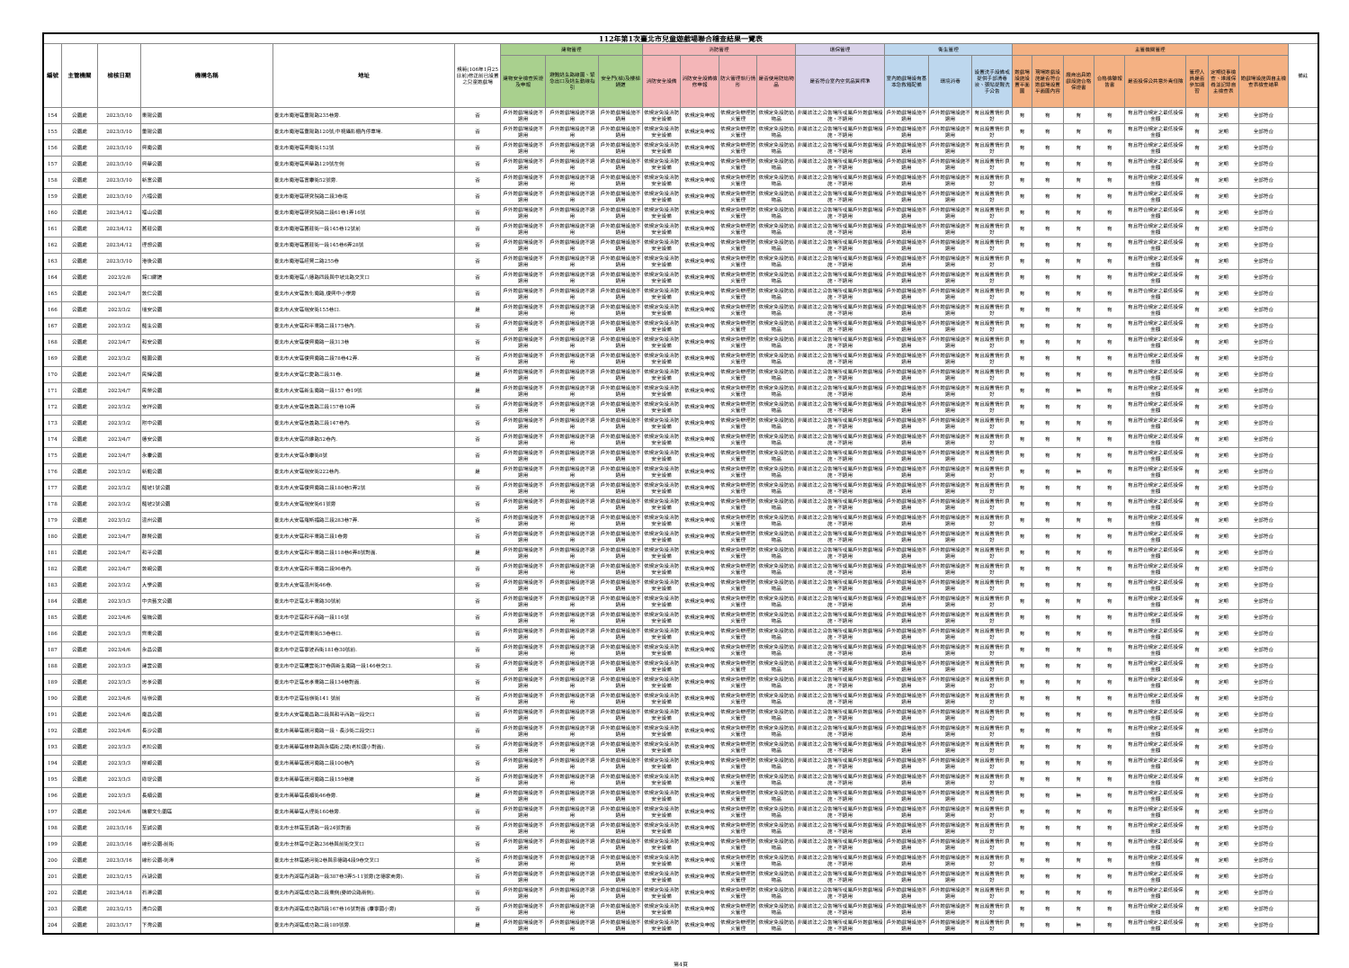| 112年第1次臺北市兒童遊戲場聯合稽查結果一覽表 | | | | | | | | | | | | | | | | | | | | | | | | | |
| --- | --- | --- | --- | --- | --- | --- | --- | --- | --- | --- | --- | --- | --- | --- | --- | --- | --- | --- | --- | --- | --- | --- | --- | --- | --- |
| 編號 | 主管機關 | 檢核日期 | 機構名稱 | 地址 | 規範(106年1月25日前)修正前已設置之兒童遊戲場 | 建物管理 | | | 消防管理 | | | | 環保管理 | 衛生管理 | | | 主管機關管理 | | | | | | | | 備註 |
| | | | | | | 建物安全檢查簽證及申報 | 避難逃生路線圖、緊急出口及逃生動線指引 | 安全門(梯)及樓梯通道 | 消防安全設備 | 消防安全設備檢修申報 | 防火管理執行情形 | 是否使用防焰物品 | 是否符合室內空氣品質標準 | 室內遊戲場設有基本急救箱配備 | 環境消毒 | 設置洗手設備或提供手部清毒液、張貼提醒洗手公告 | 遊戲場設施設置平面圖 | 現場遊戲設施是否符合遊戲場設置平面圖內容 | 廠商出具遊戲設施合格保證書 | 合格檢驗報告書 | 是否投保公共意外責任險 | 管理人員是否參加講習 | 定期從事檢查、維護保養並記錄自主檢查表 | 遊戲場設施與自主檢查表檢查結果 | |
| 154 | 公園處 | 2023/3/10 | 東陽公園 | 臺北市南港區重陽路235巷旁. | 否 | 戶外遊戲場設施不適用 | 戶外遊戲場設施不適用 | 戶外遊戲場設施不適用 | 依規定免設消防安全設備 | 依規定免申報 | 依規定免辦理防火管理 | 依規定免設防焰物品 | 非屬該法之公告場所或屬戶外遊戲場設施，不適用 | 戶外遊戲場設施不適用 | 戶外遊戲場設施不適用 | 有且設置情形良好 | 有 | 有 | 有 | 有 | 有且符合規定之最低投保金額 | 有 | 定期 | 全部符合 | |
| 155 | 公園處 | 2023/3/10 | 重陽公園 | 臺北市南港區重陽路120號,中視攝影棚內停車場. | 否 | 戶外遊戲場設施不適用 | 戶外遊戲場設施不適用 | 戶外遊戲場設施不適用 | 依規定免設消防安全設備 | 依規定免申報 | 依規定免辦理防火管理 | 依規定免設防焰物品 | 非屬該法之公告場所或屬戶外遊戲場設施，不適用 | 戶外遊戲場設施不適用 | 戶外遊戲場設施不適用 | 有且設置情形良好 | 有 | 有 | 有 | 有 | 有且符合規定之最低投保金額 | 有 | 定期 | 全部符合 | |
| 156 | 公園處 | 2023/3/10 | 興南公園 | 臺北市南港區興南街152號 | 否 | 戶外遊戲場設施不適用 | 戶外遊戲場設施不適用 | 戶外遊戲場設施不適用 | 依規定免設消防安全設備 | 依規定免申報 | 依規定免辦理防火管理 | 依規定免設防焰物品 | 非屬該法之公告場所或屬戶外遊戲場設施，不適用 | 戶外遊戲場設施不適用 | 戶外遊戲場設施不適用 | 有且設置情形良好 | 有 | 有 | 有 | 有 | 有且符合規定之最低投保金額 | 有 | 定期 | 全部符合 | |
| 157 | 公園處 | 2023/3/10 | 興華公園 | 臺北市南港區興華路129號左側 | 否 | 戶外遊戲場設施不適用 | 戶外遊戲場設施不適用 | 戶外遊戲場設施不適用 | 依規定免設消防安全設備 | 依規定免申報 | 依規定免辦理防火管理 | 依規定免設防焰物品 | 非屬該法之公告場所或屬戶外遊戲場設施，不適用 | 戶外遊戲場設施不適用 | 戶外遊戲場設施不適用 | 有且設置情形良好 | 有 | 有 | 有 | 有 | 有且符合規定之最低投保金額 | 有 | 定期 | 全部符合 | |
| 158 | 公園處 | 2023/3/10 | 新富公園 | 臺北市南港區富康街52號旁. | 否 | 戶外遊戲場設施不適用 | 戶外遊戲場設施不適用 | 戶外遊戲場設施不適用 | 依規定免設消防安全設備 | 依規定免申報 | 依規定免辦理防火管理 | 依規定免設防焰物品 | 非屬該法之公告場所或屬戶外遊戲場設施，不適用 | 戶外遊戲場設施不適用 | 戶外遊戲場設施不適用 | 有且設置情形良好 | 有 | 有 | 有 | 有 | 有且符合規定之最低投保金額 | 有 | 定期 | 全部符合 | |
| 159 | 公園處 | 2023/3/10 | 六福公園 | 臺北市南港區研究院路二段3巷底 | 否 | 戶外遊戲場設施不適用 | 戶外遊戲場設施不適用 | 戶外遊戲場設施不適用 | 依規定免設消防安全設備 | 依規定免申報 | 依規定免辦理防火管理 | 依規定免設防焰物品 | 非屬該法之公告場所或屬戶外遊戲場設施，不適用 | 戶外遊戲場設施不適用 | 戶外遊戲場設施不適用 | 有且設置情形良好 | 有 | 有 | 有 | 有 | 有且符合規定之最低投保金額 | 有 | 定期 | 全部符合 | |
| 160 | 公園處 | 2023/4/12 | 福山公園 | 臺北市南港區研究院路二段61巷1弄16號 | 否 | 戶外遊戲場設施不適用 | 戶外遊戲場設施不適用 | 戶外遊戲場設施不適用 | 依規定免設消防安全設備 | 依規定免申報 | 依規定免辦理防火管理 | 依規定免設防焰物品 | 非屬該法之公告場所或屬戶外遊戲場設施，不適用 | 戶外遊戲場設施不適用 | 戶外遊戲場設施不適用 | 有且設置情形良好 | 有 | 有 | 有 | 有 | 有且符合規定之最低投保金額 | 有 | 定期 | 全部符合 | |
| 161 | 公園處 | 2023/4/12 | 舊莊公園 | 臺北市南港區舊莊街一段145巷12號前 | 否 | 戶外遊戲場設施不適用 | 戶外遊戲場設施不適用 | 戶外遊戲場設施不適用 | 依規定免設消防安全設備 | 依規定免申報 | 依規定免辦理防火管理 | 依規定免設防焰物品 | 非屬該法之公告場所或屬戶外遊戲場設施，不適用 | 戶外遊戲場設施不適用 | 戶外遊戲場設施不適用 | 有且設置情形良好 | 有 | 有 | 有 | 有 | 有且符合規定之最低投保金額 | 有 | 定期 | 全部符合 | |
| 162 | 公園處 | 2023/4/12 | 理想公園 | 臺北市南港區舊莊街一段145巷6弄28號 | 否 | 戶外遊戲場設施不適用 | 戶外遊戲場設施不適用 | 戶外遊戲場設施不適用 | 依規定免設消防安全設備 | 依規定免申報 | 依規定免辦理防火管理 | 依規定免設防焰物品 | 非屬該法之公告場所或屬戶外遊戲場設施，不適用 | 戶外遊戲場設施不適用 | 戶外遊戲場設施不適用 | 有且設置情形良好 | 有 | 有 | 有 | 有 | 有且符合規定之最低投保金額 | 有 | 定期 | 全部符合 | |
| 163 | 公園處 | 2023/3/10 | 港後公園 | 臺北市南港區經貿二路255巷 | 否 | 戶外遊戲場設施不適用 | 戶外遊戲場設施不適用 | 戶外遊戲場設施不適用 | 依規定免設消防安全設備 | 依規定免申報 | 依規定免辦理防火管理 | 依規定免設防焰物品 | 非屬該法之公告場所或屬戶外遊戲場設施，不適用 | 戶外遊戲場設施不適用 | 戶外遊戲場設施不適用 | 有且設置情形良好 | 有 | 有 | 有 | 有 | 有且符合規定之最低投保金額 | 有 | 定期 | 全部符合 | |
| 164 | 公園處 | 2023/2/8 | 錫口廊道 | 臺北市南港區八德路四段與中坡北路交叉口 | 否 | 戶外遊戲場設施不適用 | 戶外遊戲場設施不適用 | 戶外遊戲場設施不適用 | 依規定免設消防安全設備 | 依規定免申報 | 依規定免辦理防火管理 | 依規定免設防焰物品 | 非屬該法之公告場所或屬戶外遊戲場設施，不適用 | 戶外遊戲場設施不適用 | 戶外遊戲場設施不適用 | 有且設置情形良好 | 有 | 有 | 有 | 有 | 有且符合規定之最低投保金額 | 有 | 定期 | 全部符合 | |
| 165 | 公園處 | 2023/4/7 | 敦仁公園 | 臺北市大安區敦化南路,復興中小學旁 | 否 | 戶外遊戲場設施不適用 | 戶外遊戲場設施不適用 | 戶外遊戲場設施不適用 | 依規定免設消防安全設備 | 依規定免申報 | 依規定免辦理防火管理 | 依規定免設防焰物品 | 非屬該法之公告場所或屬戶外遊戲場設施，不適用 | 戶外遊戲場設施不適用 | 戶外遊戲場設施不適用 | 有且設置情形良好 | 有 | 有 | 有 | 有 | 有且符合規定之最低投保金額 | 有 | 定期 | 全部符合 | |
| 166 | 公園處 | 2023/3/2 | 瑞安公園 | 臺北市大安區瑞安街155巷口. | 是 | 戶外遊戲場設施不適用 | 戶外遊戲場設施不適用 | 戶外遊戲場設施不適用 | 依規定免設消防安全設備 | 依規定免申報 | 依規定免辦理防火管理 | 依規定免設防焰物品 | 非屬該法之公告場所或屬戶外遊戲場設施，不適用 | 戶外遊戲場設施不適用 | 戶外遊戲場設施不適用 | 有且設置情形良好 | 有 | 有 | 有 | 有 | 有且符合規定之最低投保金額 | 有 | 定期 | 全部符合 | |
| 167 | 公園處 | 2023/3/2 | 龍生公園 | 臺北市大安區和平東路二段175巷內. | 否 | 戶外遊戲場設施不適用 | 戶外遊戲場設施不適用 | 戶外遊戲場設施不適用 | 依規定免設消防安全設備 | 依規定免申報 | 依規定免辦理防火管理 | 依規定免設防焰物品 | 非屬該法之公告場所或屬戶外遊戲場設施，不適用 | 戶外遊戲場設施不適用 | 戶外遊戲場設施不適用 | 有且設置情形良好 | 有 | 有 | 有 | 有 | 有且符合規定之最低投保金額 | 有 | 定期 | 全部符合 | |
| 168 | 公園處 | 2023/4/7 | 和安公園 | 臺北市大安區復興南路一段313巷 | 否 | 戶外遊戲場設施不適用 | 戶外遊戲場設施不適用 | 戶外遊戲場設施不適用 | 依規定免設消防安全設備 | 依規定免申報 | 依規定免辦理防火管理 | 依規定免設防焰物品 | 非屬該法之公告場所或屬戶外遊戲場設施，不適用 | 戶外遊戲場設施不適用 | 戶外遊戲場設施不適用 | 有且設置情形良好 | 有 | 有 | 有 | 有 | 有且符合規定之最低投保金額 | 有 | 定期 | 全部符合 | |
| 169 | 公園處 | 2023/3/2 | 龍圖公園 | 臺北市大安區復興南路二段78巷42弄. | 否 | 戶外遊戲場設施不適用 | 戶外遊戲場設施不適用 | 戶外遊戲場設施不適用 | 依規定免設消防安全設備 | 依規定免申報 | 依規定免辦理防火管理 | 依規定免設防焰物品 | 非屬該法之公告場所或屬戶外遊戲場設施，不適用 | 戶外遊戲場設施不適用 | 戶外遊戲場設施不適用 | 有且設置情形良好 | 有 | 有 | 有 | 有 | 有且符合規定之最低投保金額 | 有 | 定期 | 全部符合 | |
| 170 | 公園處 | 2023/4/7 | 民輝公園 | 臺北市大安區仁愛路三段31巷. | 是 | 戶外遊戲場設施不適用 | 戶外遊戲場設施不適用 | 戶外遊戲場設施不適用 | 依規定免設消防安全設備 | 依規定免申報 | 依規定免辦理防火管理 | 依規定免設防焰物品 | 非屬該法之公告場所或屬戶外遊戲場設施，不適用 | 戶外遊戲場設施不適用 | 戶外遊戲場設施不適用 | 有且設置情形良好 | 有 | 有 | 有 | 有 | 有且符合規定之最低投保金額 | 有 | 定期 | 全部符合 | |
| 171 | 公園處 | 2023/4/7 | 民榮公園 | 臺北市大安區新生南路一段157 巷19號 | 是 | 戶外遊戲場設施不適用 | 戶外遊戲場設施不適用 | 戶外遊戲場設施不適用 | 依規定免設消防安全設備 | 依規定免申報 | 依規定免辦理防火管理 | 依規定免設防焰物品 | 非屬該法之公告場所或屬戶外遊戲場設施，不適用 | 戶外遊戲場設施不適用 | 戶外遊戲場設施不適用 | 有且設置情形良好 | 有 | 有 | 無 | 有 | 有且符合規定之最低投保金額 | 有 | 定期 | 全部符合 | |
| 172 | 公園處 | 2023/3/2 | 安祥公園 | 臺北市大安區信義路三段157巷10弄 | 否 | 戶外遊戲場設施不適用 | 戶外遊戲場設施不適用 | 戶外遊戲場設施不適用 | 依規定免設消防安全設備 | 依規定免申報 | 依規定免辦理防火管理 | 依規定免設防焰物品 | 非屬該法之公告場所或屬戶外遊戲場設施，不適用 | 戶外遊戲場設施不適用 | 戶外遊戲場設施不適用 | 有且設置情形良好 | 有 | 有 | 有 | 有 | 有且符合規定之最低投保金額 | 有 | 定期 | 全部符合 | |
| 173 | 公園處 | 2023/3/2 | 附中公園 | 臺北市大安區信義路三段147巷內. | 否 | 戶外遊戲場設施不適用 | 戶外遊戲場設施不適用 | 戶外遊戲場設施不適用 | 依規定免設消防安全設備 | 依規定免申報 | 依規定免辦理防火管理 | 依規定免設防焰物品 | 非屬該法之公告場所或屬戶外遊戲場設施，不適用 | 戶外遊戲場設施不適用 | 戶外遊戲場設施不適用 | 有且設置情形良好 | 有 | 有 | 有 | 有 | 有且符合規定之最低投保金額 | 有 | 定期 | 全部符合 | |
| 174 | 公園處 | 2023/4/7 | 德安公園 | 臺北市大安區四維路52巷內. | 否 | 戶外遊戲場設施不適用 | 戶外遊戲場設施不適用 | 戶外遊戲場設施不適用 | 依規定免設消防安全設備 | 依規定免申報 | 依規定免辦理防火管理 | 依規定免設防焰物品 | 非屬該法之公告場所或屬戶外遊戲場設施，不適用 | 戶外遊戲場設施不適用 | 戶外遊戲場設施不適用 | 有且設置情形良好 | 有 | 有 | 有 | 有 | 有且符合規定之最低投保金額 | 有 | 定期 | 全部符合 | |
| 175 | 公園處 | 2023/4/7 | 永康公園 | 臺北市大安區永康街8號 | 否 | 戶外遊戲場設施不適用 | 戶外遊戲場設施不適用 | 戶外遊戲場設施不適用 | 依規定免設消防安全設備 | 依規定免申報 | 依規定免辦理防火管理 | 依規定免設防焰物品 | 非屬該法之公告場所或屬戶外遊戲場設施，不適用 | 戶外遊戲場設施不適用 | 戶外遊戲場設施不適用 | 有且設置情形良好 | 有 | 有 | 有 | 有 | 有且符合規定之最低投保金額 | 有 | 定期 | 全部符合 | |
| 176 | 公園處 | 2023/3/2 | 新龍公園 | 臺北市大安區瑞安街222巷內. | 是 | 戶外遊戲場設施不適用 | 戶外遊戲場設施不適用 | 戶外遊戲場設施不適用 | 依規定免設消防安全設備 | 依規定免申報 | 依規定免辦理防火管理 | 依規定免設防焰物品 | 非屬該法之公告場所或屬戶外遊戲場設施，不適用 | 戶外遊戲場設施不適用 | 戶外遊戲場設施不適用 | 有且設置情形良好 | 有 | 有 | 無 | 有 | 有且符合規定之最低投保金額 | 有 | 定期 | 全部符合 | |
| 177 | 公園處 | 2023/3/2 | 龍坡1號公園 | 臺北市大安區復興南路二段180巷5弄2號 | 否 | 戶外遊戲場設施不適用 | 戶外遊戲場設施不適用 | 戶外遊戲場設施不適用 | 依規定免設消防安全設備 | 依規定免申報 | 依規定免辦理防火管理 | 依規定免設防焰物品 | 非屬該法之公告場所或屬戶外遊戲場設施，不適用 | 戶外遊戲場設施不適用 | 戶外遊戲場設施不適用 | 有且設置情形良好 | 有 | 有 | 有 | 有 | 有且符合規定之最低投保金額 | 有 | 定期 | 全部符合 | |
| 178 | 公園處 | 2023/3/2 | 龍坡2號公園 | 臺北市大安區瑞安街61號旁 | 否 | 戶外遊戲場設施不適用 | 戶外遊戲場設施不適用 | 戶外遊戲場設施不適用 | 依規定免設消防安全設備 | 依規定免申報 | 依規定免辦理防火管理 | 依規定免設防焰物品 | 非屬該法之公告場所或屬戶外遊戲場設施，不適用 | 戶外遊戲場設施不適用 | 戶外遊戲場設施不適用 | 有且設置情形良好 | 有 | 有 | 有 | 有 | 有且符合規定之最低投保金額 | 有 | 定期 | 全部符合 | |
| 179 | 公園處 | 2023/3/2 | 溫州公園 | 臺北市大安區羅斯福路三段283巷7弄. | 否 | 戶外遊戲場設施不適用 | 戶外遊戲場設施不適用 | 戶外遊戲場設施不適用 | 依規定免設消防安全設備 | 依規定免申報 | 依規定免辦理防火管理 | 依規定免設防焰物品 | 非屬該法之公告場所或屬戶外遊戲場設施，不適用 | 戶外遊戲場設施不適用 | 戶外遊戲場設施不適用 | 有且設置情形良好 | 有 | 有 | 有 | 有 | 有且符合規定之最低投保金額 | 有 | 定期 | 全部符合 | |
| 180 | 公園處 | 2023/4/7 | 群賢公園 | 臺北市大安區和平東路三段1巷旁 | 否 | 戶外遊戲場設施不適用 | 戶外遊戲場設施不適用 | 戶外遊戲場設施不適用 | 依規定免設消防安全設備 | 依規定免申報 | 依規定免辦理防火管理 | 依規定免設防焰物品 | 非屬該法之公告場所或屬戶外遊戲場設施，不適用 | 戶外遊戲場設施不適用 | 戶外遊戲場設施不適用 | 有且設置情形良好 | 有 | 有 | 有 | 有 | 有且符合規定之最低投保金額 | 有 | 定期 | 全部符合 | |
| 181 | 公園處 | 2023/4/7 | 和平公園 | 臺北市大安區和平東路二段118巷6弄8號對面. | 是 | 戶外遊戲場設施不適用 | 戶外遊戲場設施不適用 | 戶外遊戲場設施不適用 | 依規定免設消防安全設備 | 依規定免申報 | 依規定免辦理防火管理 | 依規定免設防焰物品 | 非屬該法之公告場所或屬戶外遊戲場設施，不適用 | 戶外遊戲場設施不適用 | 戶外遊戲場設施不適用 | 有且設置情形良好 | 有 | 有 | 有 | 有 | 有且符合規定之最低投保金額 | 有 | 定期 | 全部符合 | |
| 182 | 公園處 | 2023/4/7 | 敦親公園 | 臺北市大安區和平東路二段96巷內. | 否 | 戶外遊戲場設施不適用 | 戶外遊戲場設施不適用 | 戶外遊戲場設施不適用 | 依規定免設消防安全設備 | 依規定免申報 | 依規定免辦理防火管理 | 依規定免設防焰物品 | 非屬該法之公告場所或屬戶外遊戲場設施，不適用 | 戶外遊戲場設施不適用 | 戶外遊戲場設施不適用 | 有且設置情形良好 | 有 | 有 | 有 | 有 | 有且符合規定之最低投保金額 | 有 | 定期 | 全部符合 | |
| 183 | 公園處 | 2023/3/2 | 大學公園 | 臺北市大安區溫州街46巷. | 否 | 戶外遊戲場設施不適用 | 戶外遊戲場設施不適用 | 戶外遊戲場設施不適用 | 依規定免設消防安全設備 | 依規定免申報 | 依規定免辦理防火管理 | 依規定免設防焰物品 | 非屬該法之公告場所或屬戶外遊戲場設施，不適用 | 戶外遊戲場設施不適用 | 戶外遊戲場設施不適用 | 有且設置情形良好 | 有 | 有 | 有 | 有 | 有且符合規定之最低投保金額 | 有 | 定期 | 全部符合 | |
| 184 | 公園處 | 2023/3/3 | 中央藝文公園 | 臺北市中正區北平東路30號前 | 否 | 戶外遊戲場設施不適用 | 戶外遊戲場設施不適用 | 戶外遊戲場設施不適用 | 依規定免設消防安全設備 | 依規定免申報 | 依規定免辦理防火管理 | 依規定免設防焰物品 | 非屬該法之公告場所或屬戶外遊戲場設施，不適用 | 戶外遊戲場設施不適用 | 戶外遊戲場設施不適用 | 有且設置情形良好 | 有 | 有 | 有 | 有 | 有且符合規定之最低投保金額 | 有 | 定期 | 全部符合 | |
| 185 | 公園處 | 2023/4/6 | 螢橋公園 | 臺北市中正區和平西路一段116號 | 否 | 戶外遊戲場設施不適用 | 戶外遊戲場設施不適用 | 戶外遊戲場設施不適用 | 依規定免設消防安全設備 | 依規定免申報 | 依規定免辦理防火管理 | 依規定免設防焰物品 | 非屬該法之公告場所或屬戶外遊戲場設施，不適用 | 戶外遊戲場設施不適用 | 戶外遊戲場設施不適用 | 有且設置情形良好 | 有 | 有 | 有 | 有 | 有且符合規定之最低投保金額 | 有 | 定期 | 全部符合 | |
| 186 | 公園處 | 2023/3/3 | 齊東公園 | 臺北市中正區齊東街53巷巷口. | 否 | 戶外遊戲場設施不適用 | 戶外遊戲場設施不適用 | 戶外遊戲場設施不適用 | 依規定免設消防安全設備 | 依規定免申報 | 依規定免辦理防火管理 | 依規定免設防焰物品 | 非屬該法之公告場所或屬戶外遊戲場設施，不適用 | 戶外遊戲場設施不適用 | 戶外遊戲場設施不適用 | 有且設置情形良好 | 有 | 有 | 有 | 有 | 有且符合規定之最低投保金額 | 有 | 定期 | 全部符合 | |
| 187 | 公園處 | 2023/4/6 | 永昌公園 | 臺北市中正區寧波西街181巷30號前. | 否 | 戶外遊戲場設施不適用 | 戶外遊戲場設施不適用 | 戶外遊戲場設施不適用 | 依規定免設消防安全設備 | 依規定免申報 | 依規定免辦理防火管理 | 依規定免設防焰物品 | 非屬該法之公告場所或屬戶外遊戲場設施，不適用 | 戶外遊戲場設施不適用 | 戶外遊戲場設施不適用 | 有且設置情形良好 | 有 | 有 | 有 | 有 | 有且符合規定之最低投保金額 | 有 | 定期 | 全部符合 | |
| 188 | 公園處 | 2023/3/3 | 建雲公園 | 臺北市中正區連雲街37巷與新生南路一段146巷交口. | 否 | 戶外遊戲場設施不適用 | 戶外遊戲場設施不適用 | 戶外遊戲場設施不適用 | 依規定免設消防安全設備 | 依規定免申報 | 依規定免辦理防火管理 | 依規定免設防焰物品 | 非屬該法之公告場所或屬戶外遊戲場設施，不適用 | 戶外遊戲場設施不適用 | 戶外遊戲場設施不適用 | 有且設置情形良好 | 有 | 有 | 有 | 有 | 有且符合規定之最低投保金額 | 有 | 定期 | 全部符合 | |
| 189 | 公園處 | 2023/3/3 | 忠孝公園 | 臺北市中正區忠孝東路二段134巷對面. | 否 | 戶外遊戲場設施不適用 | 戶外遊戲場設施不適用 | 戶外遊戲場設施不適用 | 依規定免設消防安全設備 | 依規定免申報 | 依規定免辦理防火管理 | 依規定免設防焰物品 | 非屬該法之公告場所或屬戶外遊戲場設施，不適用 | 戶外遊戲場設施不適用 | 戶外遊戲場設施不適用 | 有且設置情形良好 | 有 | 有 | 有 | 有 | 有且符合規定之最低投保金額 | 有 | 定期 | 全部符合 | |
| 190 | 公園處 | 2023/4/6 | 桔嶺公園 | 臺北市中正區桔嶺街141 號前 | 否 | 戶外遊戲場設施不適用 | 戶外遊戲場設施不適用 | 戶外遊戲場設施不適用 | 依規定免設消防安全設備 | 依規定免申報 | 依規定免辦理防火管理 | 依規定免設防焰物品 | 非屬該法之公告場所或屬戶外遊戲場設施，不適用 | 戶外遊戲場設施不適用 | 戶外遊戲場設施不適用 | 有且設置情形良好 | 有 | 有 | 有 | 有 | 有且符合規定之最低投保金額 | 有 | 定期 | 全部符合 | |
| 191 | 公園處 | 2023/4/6 | 南昌公園 | 臺北市大安區南昌路二段與和平西路一段交口 | 否 | 戶外遊戲場設施不適用 | 戶外遊戲場設施不適用 | 戶外遊戲場設施不適用 | 依規定免設消防安全設備 | 依規定免申報 | 依規定免辦理防火管理 | 依規定免設防焰物品 | 非屬該法之公告場所或屬戶外遊戲場設施，不適用 | 戶外遊戲場設施不適用 | 戶外遊戲場設施不適用 | 有且設置情形良好 | 有 | 有 | 有 | 有 | 有且符合規定之最低投保金額 | 有 | 定期 | 全部符合 | |
| 192 | 公園處 | 2023/4/6 | 長沙公園 | 臺北市萬華區環河南路一段、長沙街二段交口 | 否 | 戶外遊戲場設施不適用 | 戶外遊戲場設施不適用 | 戶外遊戲場設施不適用 | 依規定免設消防安全設備 | 依規定免申報 | 依規定免辦理防火管理 | 依規定免設防焰物品 | 非屬該法之公告場所或屬戶外遊戲場設施，不適用 | 戶外遊戲場設施不適用 | 戶外遊戲場設施不適用 | 有且設置情形良好 | 有 | 有 | 有 | 有 | 有且符合規定之最低投保金額 | 有 | 定期 | 全部符合 | |
| 193 | 公園處 | 2023/3/3 | 老松公園 | 臺北市萬華區桂林路與永福街之間(老松國小對面). | 否 | 戶外遊戲場設施不適用 | 戶外遊戲場設施不適用 | 戶外遊戲場設施不適用 | 依規定免設消防安全設備 | 依規定免申報 | 依規定免辦理防火管理 | 依規定免設防焰物品 | 非屬該法之公告場所或屬戶外遊戲場設施，不適用 | 戶外遊戲場設施不適用 | 戶外遊戲場設施不適用 | 有且設置情形良好 | 有 | 有 | 有 | 有 | 有且符合規定之最低投保金額 | 有 | 定期 | 全部符合 | |
| 194 | 公園處 | 2023/3/3 | 柳鄉公園 | 臺北市萬華區環河南路二段100巷內 | 否 | 戶外遊戲場設施不適用 | 戶外遊戲場設施不適用 | 戶外遊戲場設施不適用 | 依規定免設消防安全設備 | 依規定免申報 | 依規定免辦理防火管理 | 依規定免設防焰物品 | 非屬該法之公告場所或屬戶外遊戲場設施，不適用 | 戶外遊戲場設施不適用 | 戶外遊戲場設施不適用 | 有且設置情形良好 | 有 | 有 | 有 | 有 | 有且符合規定之最低投保金額 | 有 | 定期 | 全部符合 | |
| 195 | 公園處 | 2023/3/3 | 綠堤公園 | 臺北市萬華區環河南路二段159巷邊 | 否 | 戶外遊戲場設施不適用 | 戶外遊戲場設施不適用 | 戶外遊戲場設施不適用 | 依規定免設消防安全設備 | 依規定免申報 | 依規定免辦理防火管理 | 依規定免設防焰物品 | 非屬該法之公告場所或屬戶外遊戲場設施，不適用 | 戶外遊戲場設施不適用 | 戶外遊戲場設施不適用 | 有且設置情形良好 | 有 | 有 | 有 | 有 | 有且符合規定之最低投保金額 | 有 | 定期 | 全部符合 | |
| 196 | 公園處 | 2023/3/3 | 長順公園 | 臺北市萬華區長順街46巷旁. | 是 | 戶外遊戲場設施不適用 | 戶外遊戲場設施不適用 | 戶外遊戲場設施不適用 | 依規定免設消防安全設備 | 依規定免申報 | 依規定免辦理防火管理 | 依規定免設防焰物品 | 非屬該法之公告場所或屬戶外遊戲場設施，不適用 | 戶外遊戲場設施不適用 | 戶外遊戲場設施不適用 | 有且設置情形良好 | 有 | 有 | 無 | 有 | 有且符合規定之最低投保金額 | 有 | 定期 | 全部符合 | |
| 197 | 公園處 | 2023/4/6 | 糖廍文化園區 | 臺北市萬華區大理街160巷旁. | 否 | 戶外遊戲場設施不適用 | 戶外遊戲場設施不適用 | 戶外遊戲場設施不適用 | 依規定免設消防安全設備 | 依規定免申報 | 依規定免辦理防火管理 | 依規定免設防焰物品 | 非屬該法之公告場所或屬戶外遊戲場設施，不適用 | 戶外遊戲場設施不適用 | 戶外遊戲場設施不適用 | 有且設置情形良好 | 有 | 有 | 有 | 有 | 有且符合規定之最低投保金額 | 有 | 定期 | 全部符合 | |
| 198 | 公園處 | 2023/3/16 | 至誠公園 | 臺北市士林區至誠路一段24號對面 | 否 | 戶外遊戲場設施不適用 | 戶外遊戲場設施不適用 | 戶外遊戲場設施不適用 | 依規定免設消防安全設備 | 依規定免申報 | 依規定免辦理防火管理 | 依規定免設防焰物品 | 非屬該法之公告場所或屬戶外遊戲場設施，不適用 | 戶外遊戲場設施不適用 | 戶外遊戲場設施不適用 | 有且設置情形良好 | 有 | 有 | 有 | 有 | 有且符合規定之最低投保金額 | 有 | 定期 | 全部符合 | |
| 199 | 公園處 | 2023/3/16 | 線形公園-前街 | 臺北市士林區中正路236巷與前街交叉口 | 否 | 戶外遊戲場設施不適用 | 戶外遊戲場設施不適用 | 戶外遊戲場設施不適用 | 依規定免設消防安全設備 | 依規定免申報 | 依規定免辦理防火管理 | 依規定免設防焰物品 | 非屬該法之公告場所或屬戶外遊戲場設施，不適用 | 戶外遊戲場設施不適用 | 戶外遊戲場設施不適用 | 有且設置情形良好 | 有 | 有 | 有 | 有 | 有且符合規定之最低投保金額 | 有 | 定期 | 全部符合 | |
| 200 | 公園處 | 2023/3/16 | 線形公園-劍潭 | 臺北市士林區通河街2巷與承德路4段9巷交叉口 | 否 | 戶外遊戲場設施不適用 | 戶外遊戲場設施不適用 | 戶外遊戲場設施不適用 | 依規定免設消防安全設備 | 依規定免申報 | 依規定免辦理防火管理 | 依規定免設防焰物品 | 非屬該法之公告場所或屬戶外遊戲場設施，不適用 | 戶外遊戲場設施不適用 | 戶外遊戲場設施不適用 | 有且設置情形良好 | 有 | 有 | 有 | 有 | 有且符合規定之最低投保金額 | 有 | 定期 | 全部符合 | |
| 201 | 公園處 | 2023/2/15 | 西湖公園 | 臺北市內湖區內湖路一段387巷3弄5-11號旁(怎德家商旁). | 否 | 戶外遊戲場設施不適用 | 戶外遊戲場設施不適用 | 戶外遊戲場設施不適用 | 依規定免設消防安全設備 | 依規定免申報 | 依規定免辦理防火管理 | 依規定免設防焰物品 | 非屬該法之公告場所或屬戶外遊戲場設施，不適用 | 戶外遊戲場設施不適用 | 戶外遊戲場設施不適用 | 有且設置情形良好 | 有 | 有 | 有 | 有 | 有且符合規定之最低投保金額 | 有 | 定期 | 全部符合 | |
| 202 | 公園處 | 2023/4/18 | 石潭公園 | 臺北市內湖區成功路二段東側(麥帥公路兩側). | 否 | 戶外遊戲場設施不適用 | 戶外遊戲場設施不適用 | 戶外遊戲場設施不適用 | 依規定免設消防安全設備 | 依規定免申報 | 依規定免辦理防火管理 | 依規定免設防焰物品 | 非屬該法之公告場所或屬戶外遊戲場設施，不適用 | 戶外遊戲場設施不適用 | 戶外遊戲場設施不適用 | 有且設置情形良好 | 有 | 有 | 有 | 有 | 有且符合規定之最低投保金額 | 有 | 定期 | 全部符合 | |
| 203 | 公園處 | 2023/2/15 | 清白公園 | 臺北市內湖區成功路四段167巷16號對面 (康寧國小旁) | 否 | 戶外遊戲場設施不適用 | 戶外遊戲場設施不適用 | 戶外遊戲場設施不適用 | 依規定免設消防安全設備 | 依規定免申報 | 依規定免辦理防火管理 | 依規定免設防焰物品 | 非屬該法之公告場所或屬戶外遊戲場設施，不適用 | 戶外遊戲場設施不適用 | 戶外遊戲場設施不適用 | 有且設置情形良好 | 有 | 有 | 有 | 有 | 有且符合規定之最低投保金額 | 有 | 定期 | 全部符合 | |
| 204 | 公園處 | 2023/3/17 | 下灣公園 | 臺北市內湖區成功路二段189號旁. | 是 | 戶外遊戲場設施不適用 | 戶外遊戲場設施不適用 | 戶外遊戲場設施不適用 | 依規定免設消防安全設備 | 依規定免申報 | 依規定免辦理防火管理 | 依規定免設防焰物品 | 非屬該法之公告場所或屬戶外遊戲場設施，不適用 | 戶外遊戲場設施不適用 | 戶外遊戲場設施不適用 | 有且設置情形良好 | 有 | 有 | 無 | 有 | 有且符合規定之最低投保金額 | 有 | 定期 | 全部符合 | |
第4頁